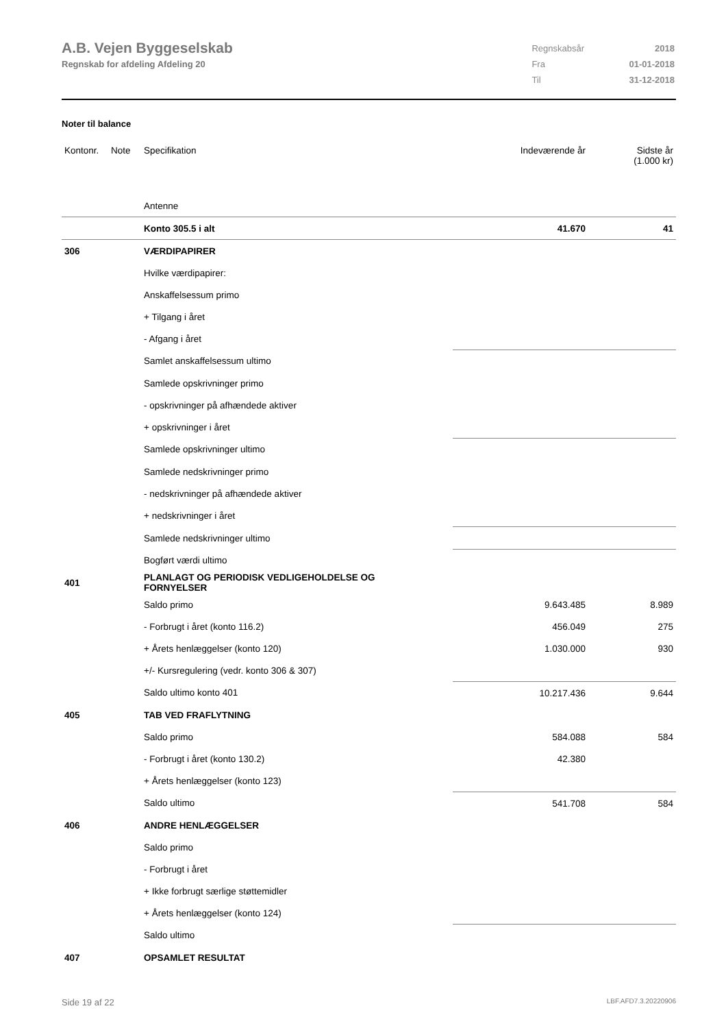A.B. Vejen Byggeselskab
Regnskab for afdeling Afdeling 20
| Regnskabsår | 2018 |
| Fra | 01-01-2018 |
| Til | 31-12-2018 |
Noter til balance
| Kontonr. | Note | Specifikation | Indeværende år | Sidste år (1.000 kr) |
| --- | --- | --- | --- | --- |
| | | Antenne | | |
| | | Konto 305.5 i alt | 41.670 | 41 |
| 306 | | VÆRDIPAPIRER | | |
| | | Hvilke værdipapirer: | | |
| | | Anskaffelsessum primo | | |
| | | + Tilgang i året | | |
| | | - Afgang i året | | |
| | | Samlet anskaffelsessum ultimo | | |
| | | Samlede opskrivninger primo | | |
| | | - opskrivninger på afhændede aktiver | | |
| | | + opskrivninger i året | | |
| | | Samlede opskrivninger ultimo | | |
| | | Samlede nedskrivninger primo | | |
| | | - nedskrivninger på afhændede aktiver | | |
| | | + nedskrivninger i året | | |
| | | Samlede nedskrivninger ultimo | | |
| | | Bogført værdi ultimo | | |
| 401 | | PLANLAGT OG PERIODISK VEDLIGEHOLDELSE OG FORNYELSER | | |
| | | Saldo primo | 9.643.485 | 8.989 |
| | | - Forbrugt i året (konto 116.2) | 456.049 | 275 |
| | | + Årets henlæggelser (konto 120) | 1.030.000 | 930 |
| | | +/- Kursregulering (vedr. konto 306 & 307) | | |
| | | Saldo ultimo konto 401 | 10.217.436 | 9.644 |
| 405 | | TAB VED FRAFLYTNING | | |
| | | Saldo primo | 584.088 | 584 |
| | | - Forbrugt i året (konto 130.2) | 42.380 | |
| | | + Årets henlæggelser (konto 123) | | |
| | | Saldo ultimo | 541.708 | 584 |
| 406 | | ANDRE HENLÆGGELSER | | |
| | | Saldo primo | | |
| | | - Forbrugt i året | | |
| | | + Ikke forbrugt særlige støttemidler | | |
| | | + Årets henlæggelser (konto 124) | | |
| | | Saldo ultimo | | |
| 407 | | OPSAMLET RESULTAT | | |
Side 19 af 22 LBF.AFD7.3.20220906